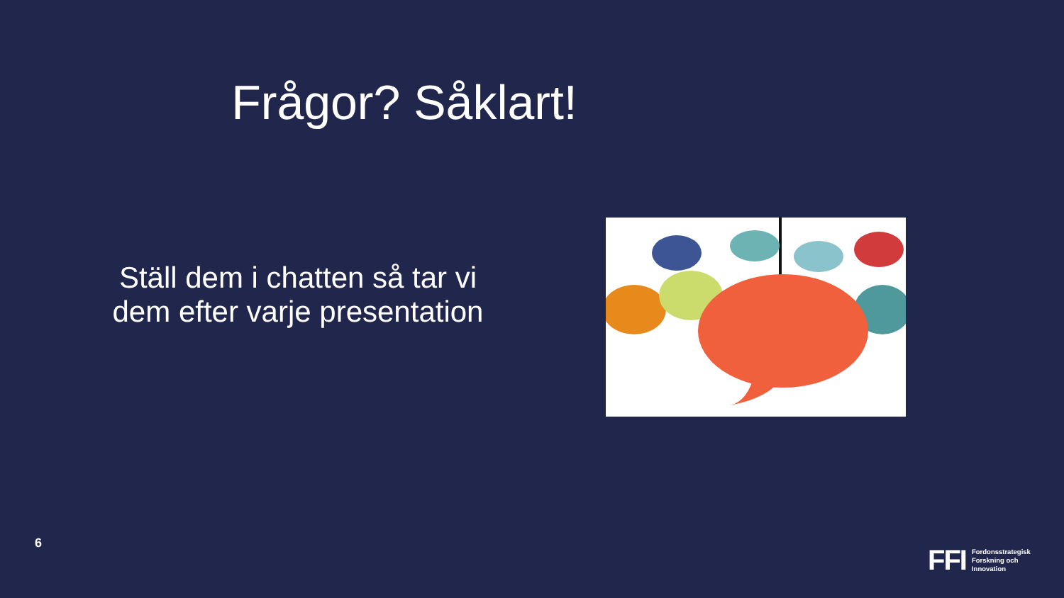Frågor? Såklart!
Ställ dem i chatten så tar vi dem efter varje presentation
6
FFI Fordonsstrategisk
Forskning och
Innovation